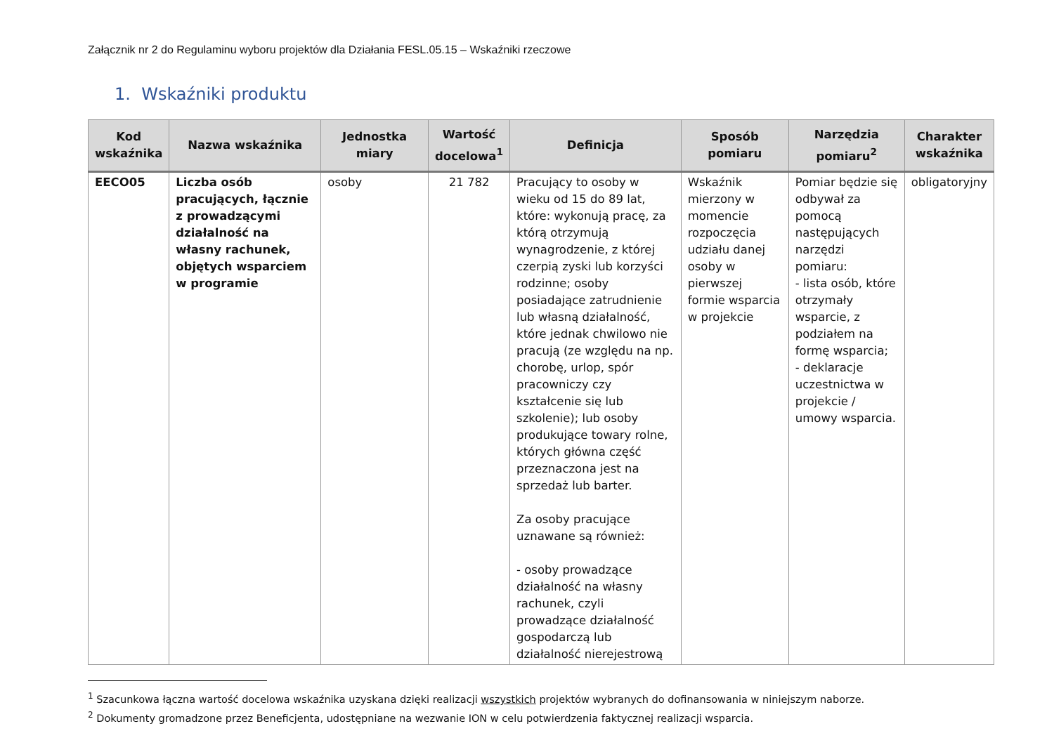Załącznik nr 2 do Regulaminu wyboru projektów dla Działania FESL.05.15 – Wskaźniki rzeczowe
1. Wskaźniki produktu
| Kod wskaźnika | Nazwa wskaźnika | Jednostka miary | Wartość docelowa<sup>1</sup> | Definicja | Sposób pomiaru | Narzędzia pomiaru<sup>2</sup> | Charakter wskaźnika |
| --- | --- | --- | --- | --- | --- | --- | --- |
| EECO05 | Liczba osób pracujących, łącznie z prowadzącymi działalność na własny rachunek, objętych wsparciem w programie | osoby | 21 782 | Pracujący to osoby w wieku od 15 do 89 lat, które: wykonują pracę, za którą otrzymują wynagrodzenie, z której czerpią zyski lub korzyści rodzinne; osoby posiadające zatrudnienie lub własną działalność, które jednak chwilowo nie pracują (ze względu na np. chorobę, urlop, spór pracowniczy czy kształcenie się lub szkolenie); lub osoby produkujące towary rolne, których główna część przeznaczona jest na sprzedaż lub barter. Za osoby pracujące uznawane są również: - osoby prowadzące działalność na własny rachunek, czyli prowadzące działalność gospodarczą lub działalność nierejestrową | Wskaźnik mierzony w momencie rozpoczęcia udziału danej osoby w pierwszej formie wsparcia w projekcie | Pomiar będzie się odbywał za pomocą następujących narzędzi pomiaru: - lista osób, które otrzymały wsparcie, z podziałem na formę wsparcia; - deklaracje uczestnictwa w projekcie / umowy wsparcia. | obligatoryjny |
<sup>1</sup> Szacunkowa łączna wartość docelowa wskaźnika uzyskana dzięki realizacji wszystkich projektów wybranych do dofinansowania w niniejszym naborze.
<sup>2</sup> Dokumenty gromadzone przez Beneficjenta, udostępniane na wezwanie ION w celu potwierdzenia faktycznej realizacji wsparcia.